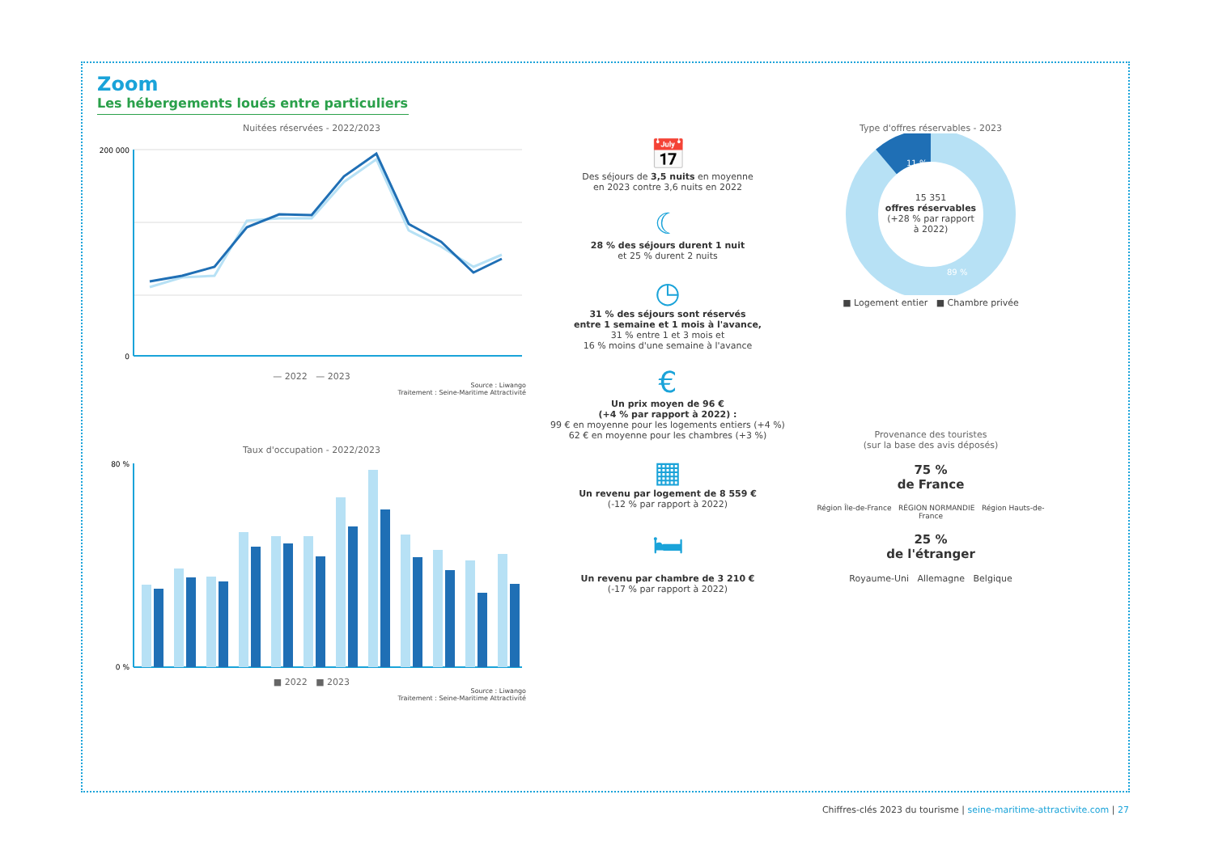Zoom
Les hébergements loués entre particuliers
Nuitées réservées - 2022/2023
200 000
0
— 2022 — 2023
Source : Liwango
Traitement : Seine-Maritime Attractivité
Taux d'occupation - 2022/2023
80 %
0 %
■ 2022 ■ 2023
Source : Liwango
Traitement : Seine-Maritime Attractivité
📅
Des séjours de 3,5 nuits en moyenne
en 2023 contre 3,6 nuits en 2022
☾
28 % des séjours durent 1 nuit
et 25 % durent 2 nuits
◷
31 % des séjours sont réservés
entre 1 semaine et 1 mois à l'avance,
31 % entre 1 et 3 mois et
16 % moins d'une semaine à l'avance
€
Un prix moyen de 96 €
(+4 % par rapport à 2022) :
99 € en moyenne pour les logements entiers (+4 %)
62 € en moyenne pour les chambres (+3 %)
▦
Un revenu par logement de 8 559 €
(-12 % par rapport à 2022)
🛏
Un revenu par chambre de 3 210 €
(-17 % par rapport à 2022)
Type d'offres réservables - 2023
11 %
89 %
15 351
offres réservables
(+28 % par rapport
à 2022)
■ Logement entier ■ Chambre privée
Provenance des touristes
(sur la base des avis déposés)
75 %
de France
Région Île-de-France RÉGION NORMANDIE Région Hauts-de-France
25 %
de l'étranger
Royaume-Uni Allemagne Belgique
Chiffres-clés 2023 du tourisme | seine-maritime-attractivite.com | 27